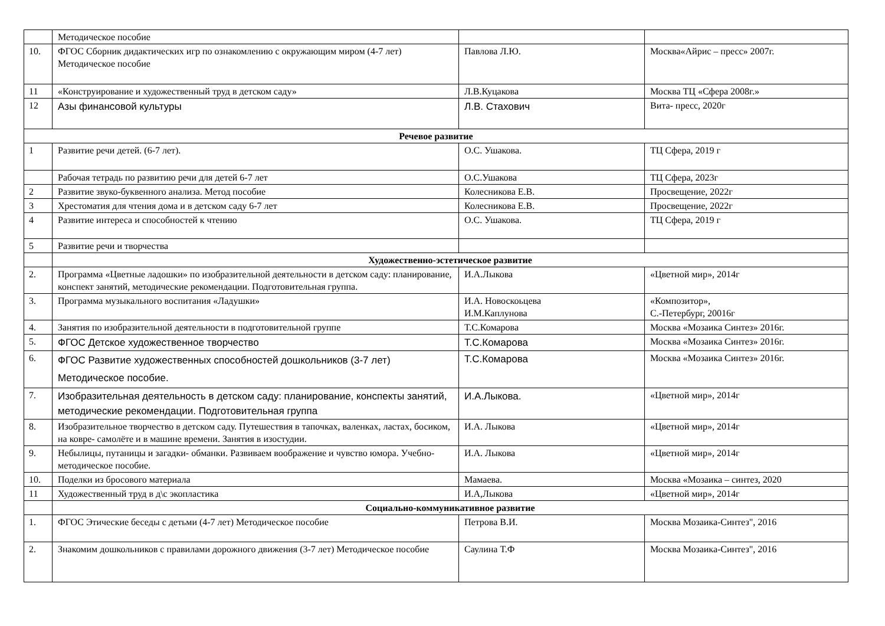| | Методическое пособие | | |
| 10. | ФГОС Сборник дидактических игр по ознакомлению с окружающим миром (4-7 лет) Методическое пособие | Павлова Л.Ю. | Москва«Айрис – пресс» 2007г. |
| 11 | «Конструирование и художественный труд в детском саду» | Л.В.Куцакова | Москва ТЦ «Сфера 2008г.» |
| 12 | Азы финансовой культуры | Л.В. Стахович | Вита- пресс, 2020г |
| Речевое развитие | | | |
| 1 | Развитие речи детей. (6-7 лет). | О.С. Ушакова. | ТЦ Сфера, 2019 г |
| | Рабочая тетрадь по развитию речи для детей 6-7 лет | О.С.Ушакова | ТЦ Сфера, 2023г |
| 2 | Развитие звуко-буквенного анализа. Метод пособие | Колесникова Е.В. | Просвещение, 2022г |
| 3 | Хрестоматия для чтения дома и в детском саду 6-7 лет | Колесникова Е.В. | Просвещение, 2022г |
| 4 | Развитие интереса и способностей к чтению | О.С. Ушакова. | ТЦ Сфера, 2019 г |
| 5 | Развитие речи и творчества | | |
| | Художественно-эстетическое развитие | | |
| 2. | Программа «Цветные ладошки» по изобразительной деятельности в детском саду: планирование, конспект занятий, методические рекомендации. Подготовительная группа. | И.А.Лыкова | «Цветной мир», 2014г |
| 3. | Программа музыкального воспитания «Ладушки» | И.А. Новоскоьцева И.М.Каплунова | «Композитор», С.-Петербург, 20016г |
| 4. | Занятия по изобразительной деятельности в подготовительной группе | Т.С.Комарова | Москва «Мозаика Синтез» 2016г. |
| 5. | ФГОС Детское художественное творчество | Т.С.Комарова | Москва «Мозаика Синтез» 2016г. |
| 6. | ФГОС Развитие художественных способностей дошкольников (3-7 лет) Методическое пособие. | Т.С.Комарова | Москва «Мозаика Синтез» 2016г. |
| 7. | Изобразительная деятельность в детском саду: планирование, конспекты занятий, методические рекомендации. Подготовительная группа | И.А.Лыкова. | «Цветной мир», 2014г |
| 8. | Изобразительное творчество в детском саду. Путешествия в тапочках, валенках, ластах, босиком, на ковре- самолёте и в машине времени. Занятия в изостудии. | И.А. Лыкова | «Цветной мир», 2014г |
| 9. | Небылицы, путаницы и загадки- обманки. Развиваем воображение и чувство юмора. Учебно-методическое пособие. | И.А. Лыкова | «Цветной мир», 2014г |
| 10. | Поделки из бросового материала | Мамаева. | Москва «Мозаика – синтез, 2020 |
| 11 | Художественный труд в д\с экопластика | И.А,Лыкова | «Цветной мир», 2014г |
| | Социально-коммуникативное развитие | | |
| 1. | ФГОС Этические беседы с детьми (4-7 лет) Методическое пособие | Петрова В.И. | Москва Мозаика-Синтез", 2016 |
| 2. | Знакомим дошкольников с правилами дорожного движения (3-7 лет) Методическое пособие | Саулина Т.Ф | Москва Мозаика-Синтез", 2016 |